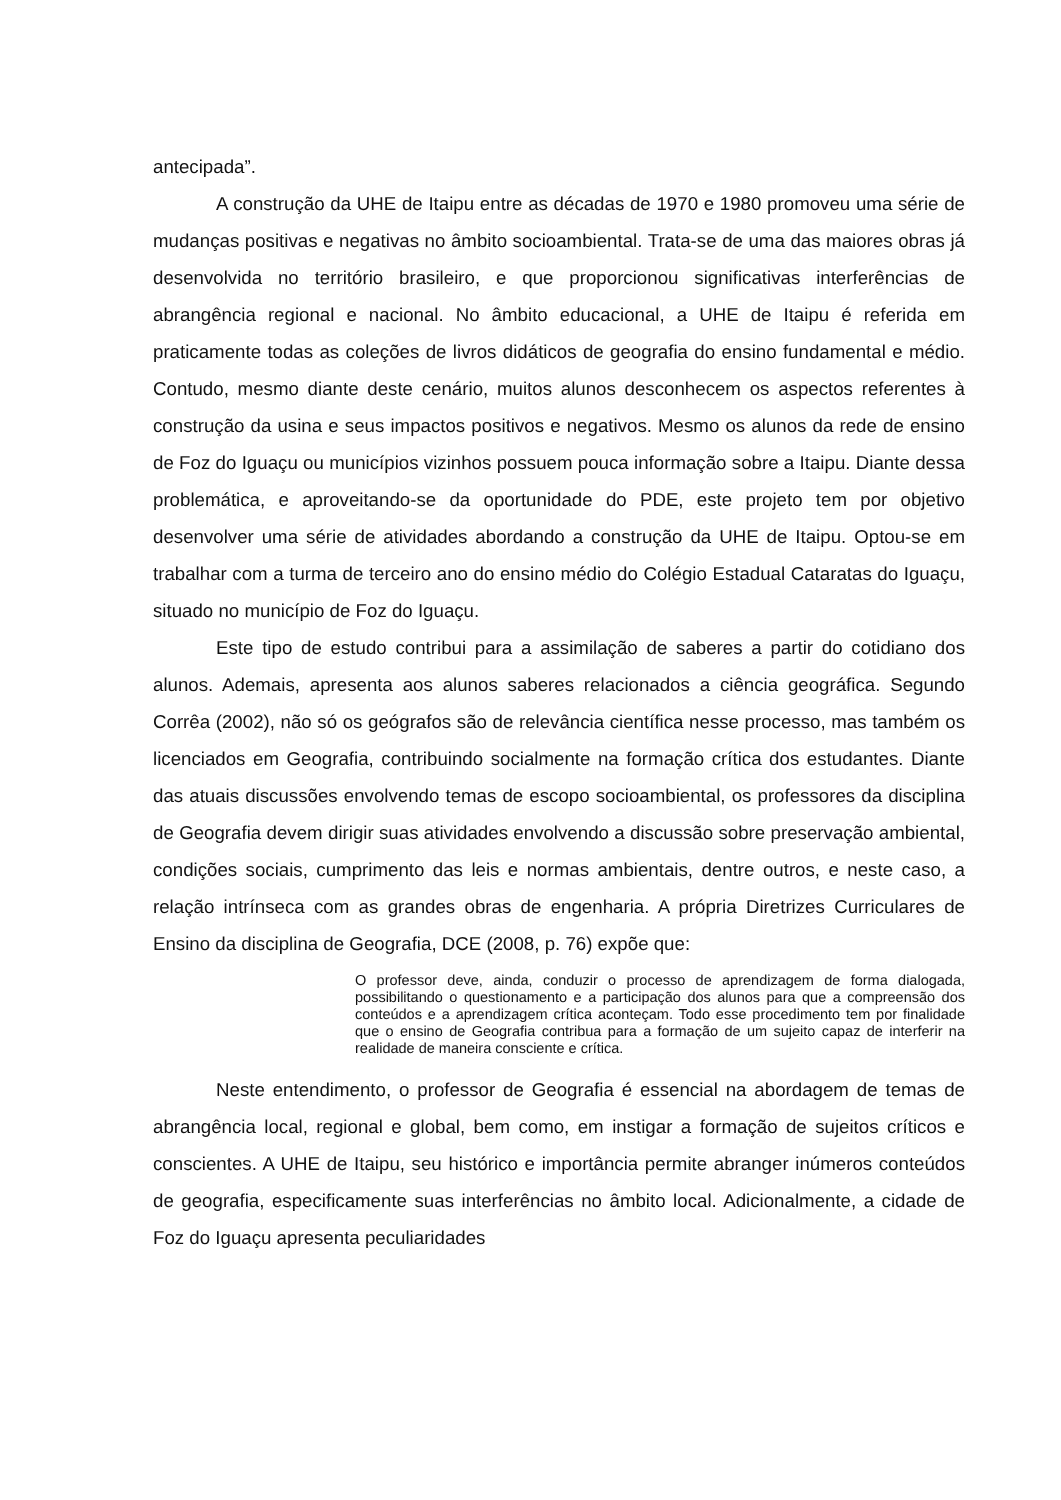antecipada”.
A construção da UHE de Itaipu entre as décadas de 1970 e 1980 promoveu uma série de mudanças positivas e negativas no âmbito socioambiental. Trata-se de uma das maiores obras já desenvolvida no território brasileiro, e que proporcionou significativas interferências de abrangência regional e nacional. No âmbito educacional, a UHE de Itaipu é referida em praticamente todas as coleções de livros didáticos de geografia do ensino fundamental e médio. Contudo, mesmo diante deste cenário, muitos alunos desconhecem os aspectos referentes à construção da usina e seus impactos positivos e negativos. Mesmo os alunos da rede de ensino de Foz do Iguaçu ou municípios vizinhos possuem pouca informação sobre a Itaipu. Diante dessa problemática, e aproveitando-se da oportunidade do PDE, este projeto tem por objetivo desenvolver uma série de atividades abordando a construção da UHE de Itaipu. Optou-se em trabalhar com a turma de terceiro ano do ensino médio do Colégio Estadual Cataratas do Iguaçu, situado no município de Foz do Iguaçu.
Este tipo de estudo contribui para a assimilação de saberes a partir do cotidiano dos alunos. Ademais, apresenta aos alunos saberes relacionados a ciência geográfica. Segundo Corrêa (2002), não só os geógrafos são de relevância científica nesse processo, mas também os licenciados em Geografia, contribuindo socialmente na formação crítica dos estudantes. Diante das atuais discussões envolvendo temas de escopo socioambiental, os professores da disciplina de Geografia devem dirigir suas atividades envolvendo a discussão sobre preservação ambiental, condições sociais, cumprimento das leis e normas ambientais, dentre outros, e neste caso, a relação intrínseca com as grandes obras de engenharia. A própria Diretrizes Curriculares de Ensino da disciplina de Geografia, DCE (2008, p. 76) expõe que:
O professor deve, ainda, conduzir o processo de aprendizagem de forma dialogada, possibilitando o questionamento e a participação dos alunos para que a compreensão dos conteúdos e a aprendizagem crítica aconteçam. Todo esse procedimento tem por finalidade que o ensino de Geografia contribua para a formação de um sujeito capaz de interferir na realidade de maneira consciente e crítica.
Neste entendimento, o professor de Geografia é essencial na abordagem de temas de abrangência local, regional e global, bem como, em instigar a formação de sujeitos críticos e conscientes. A UHE de Itaipu, seu histórico e importância permite abranger inúmeros conteúdos de geografia, especificamente suas interferências no âmbito local. Adicionalmente, a cidade de Foz do Iguaçu apresenta peculiaridades